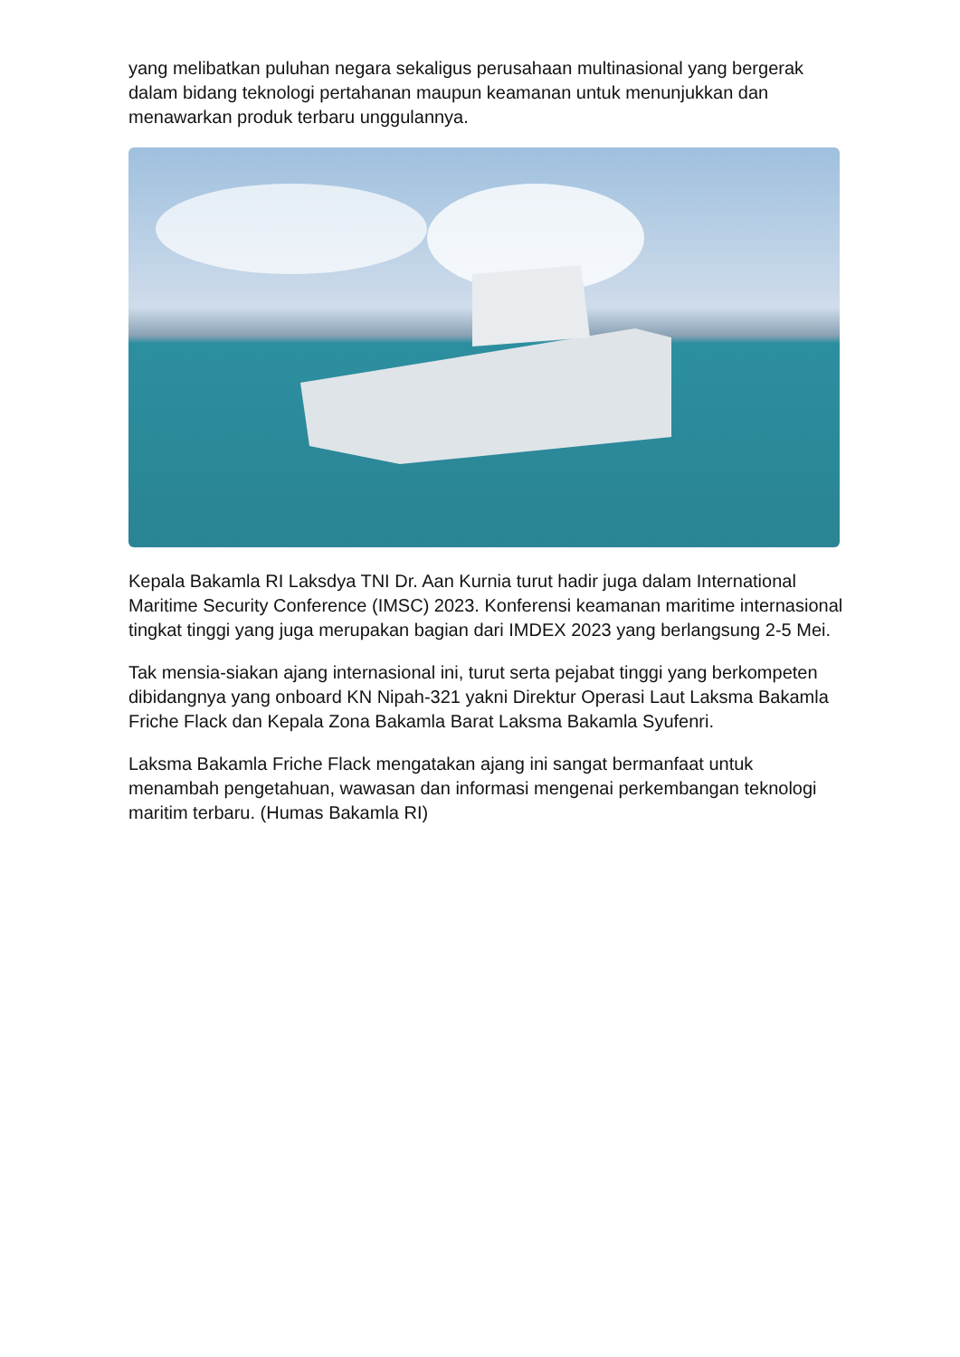yang melibatkan puluhan negara sekaligus perusahaan multinasional yang bergerak dalam bidang teknologi pertahanan maupun keamanan untuk menunjukkan dan menawarkan produk terbaru unggulannya.
Kepala Bakamla RI Laksdya TNI Dr. Aan Kurnia turut hadir juga dalam International Maritime Security Conference (IMSC) 2023. Konferensi keamanan maritime internasional tingkat tinggi yang juga merupakan bagian dari IMDEX 2023 yang berlangsung 2-5 Mei.
Tak mensia-siakan ajang internasional ini, turut serta pejabat tinggi yang berkompeten dibidangnya yang onboard KN Nipah-321 yakni Direktur Operasi Laut Laksma Bakamla Friche Flack dan Kepala Zona Bakamla Barat Laksma Bakamla Syufenri.
Laksma Bakamla Friche Flack mengatakan ajang ini sangat bermanfaat untuk menambah pengetahuan, wawasan dan informasi mengenai perkembangan teknologi maritim terbaru. (Humas Bakamla RI)